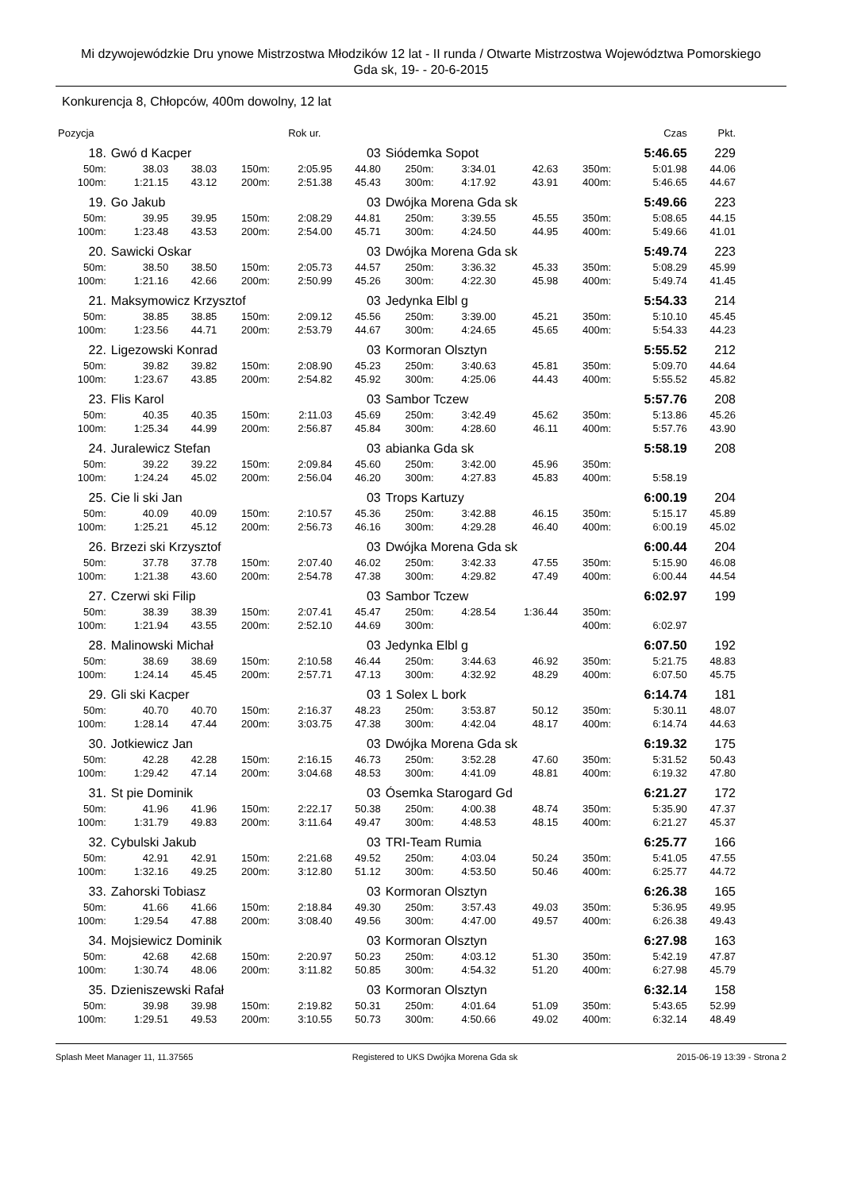Mi dzywojewódzkie Dru ynowe Mistrzostwa Młodzików 12 lat - II runda / Otwarte Mistrzostwa Województwa Pomorskiego
Gda sk, 19- - 20-6-2015
Konkurencja 8, Chłopców, 400m dowolny, 12 lat
| Pozycja | | | | Rok ur. | | | | | | Czas | Pkt. |
| 18. | Gwó d Kacper | | | | 03 | Siódemka Sopot | | | | 5:46.65 | 229 |
| 50m: | 38.03 | 38.03 | 150m: | 2:05.95 | 44.80 | 250m: | 3:34.01 | 42.63 | 350m: | 5:01.98 | 44.06 |
| 100m: | 1:21.15 | 43.12 | 200m: | 2:51.38 | 45.43 | 300m: | 4:17.92 | 43.91 | 400m: | 5:46.65 | 44.67 |
| 19. | Go Jakub | | | | 03 | Dwójka Morena Gda sk | | | | 5:49.66 | 223 |
| 50m: | 39.95 | 39.95 | 150m: | 2:08.29 | 44.81 | 250m: | 3:39.55 | 45.55 | 350m: | 5:08.65 | 44.15 |
| 100m: | 1:23.48 | 43.53 | 200m: | 2:54.00 | 45.71 | 300m: | 4:24.50 | 44.95 | 400m: | 5:49.66 | 41.01 |
| 20. | Sawicki Oskar | | | | 03 | Dwójka Morena Gda sk | | | | 5:49.74 | 223 |
| 50m: | 38.50 | 38.50 | 150m: | 2:05.73 | 44.57 | 250m: | 3:36.32 | 45.33 | 350m: | 5:08.29 | 45.99 |
| 100m: | 1:21.16 | 42.66 | 200m: | 2:50.99 | 45.26 | 300m: | 4:22.30 | 45.98 | 400m: | 5:49.74 | 41.45 |
| 21. | Maksymowicz Krzysztof | | | | 03 | Jedynka Elbl g | | | | 5:54.33 | 214 |
| 50m: | 38.85 | 38.85 | 150m: | 2:09.12 | 45.56 | 250m: | 3:39.00 | 45.21 | 350m: | 5:10.10 | 45.45 |
| 100m: | 1:23.56 | 44.71 | 200m: | 2:53.79 | 44.67 | 300m: | 4:24.65 | 45.65 | 400m: | 5:54.33 | 44.23 |
| 22. | Ligezowski Konrad | | | | 03 | Kormoran Olsztyn | | | | 5:55.52 | 212 |
| 50m: | 39.82 | 39.82 | 150m: | 2:08.90 | 45.23 | 250m: | 3:40.63 | 45.81 | 350m: | 5:09.70 | 44.64 |
| 100m: | 1:23.67 | 43.85 | 200m: | 2:54.82 | 45.92 | 300m: | 4:25.06 | 44.43 | 400m: | 5:55.52 | 45.82 |
| 23. | Flis Karol | | | | 03 | Sambor Tczew | | | | 5:57.76 | 208 |
| 50m: | 40.35 | 40.35 | 150m: | 2:11.03 | 45.69 | 250m: | 3:42.49 | 45.62 | 350m: | 5:13.86 | 45.26 |
| 100m: | 1:25.34 | 44.99 | 200m: | 2:56.87 | 45.84 | 300m: | 4:28.60 | 46.11 | 400m: | 5:57.76 | 43.90 |
| 24. | Juralewicz Stefan | | | | 03 | abianka Gda sk | | | | 5:58.19 | 208 |
| 50m: | 39.22 | 39.22 | 150m: | 2:09.84 | 45.60 | 250m: | 3:42.00 | 45.96 | 350m: | | |
| 100m: | 1:24.24 | 45.02 | 200m: | 2:56.04 | 46.20 | 300m: | 4:27.83 | 45.83 | 400m: | 5:58.19 | |
| 25. | Cie li ski Jan | | | | 03 | Trops Kartuzy | | | | 6:00.19 | 204 |
| 50m: | 40.09 | 40.09 | 150m: | 2:10.57 | 45.36 | 250m: | 3:42.88 | 46.15 | 350m: | 5:15.17 | 45.89 |
| 100m: | 1:25.21 | 45.12 | 200m: | 2:56.73 | 46.16 | 300m: | 4:29.28 | 46.40 | 400m: | 6:00.19 | 45.02 |
| 26. | Brzezi ski Krzysztof | | | | 03 | Dwójka Morena Gda sk | | | | 6:00.44 | 204 |
| 50m: | 37.78 | 37.78 | 150m: | 2:07.40 | 46.02 | 250m: | 3:42.33 | 47.55 | 350m: | 5:15.90 | 46.08 |
| 100m: | 1:21.38 | 43.60 | 200m: | 2:54.78 | 47.38 | 300m: | 4:29.82 | 47.49 | 400m: | 6:00.44 | 44.54 |
| 27. | Czerwi ski Filip | | | | 03 | Sambor Tczew | | | | 6:02.97 | 199 |
| 50m: | 38.39 | 38.39 | 150m: | 2:07.41 | 45.47 | 250m: | 4:28.54 | 1:36.44 | 350m: | | |
| 100m: | 1:21.94 | 43.55 | 200m: | 2:52.10 | 44.69 | 300m: | | | 400m: | 6:02.97 | |
| 28. | Malinowski Michał | | | | 03 | Jedynka Elbl g | | | | 6:07.50 | 192 |
| 50m: | 38.69 | 38.69 | 150m: | 2:10.58 | 46.44 | 250m: | 3:44.63 | 46.92 | 350m: | 5:21.75 | 48.83 |
| 100m: | 1:24.14 | 45.45 | 200m: | 2:57.71 | 47.13 | 300m: | 4:32.92 | 48.29 | 400m: | 6:07.50 | 45.75 |
| 29. | Gli ski Kacper | | | | 03 | 1 Solex L bork | | | | 6:14.74 | 181 |
| 50m: | 40.70 | 40.70 | 150m: | 2:16.37 | 48.23 | 250m: | 3:53.87 | 50.12 | 350m: | 5:30.11 | 48.07 |
| 100m: | 1:28.14 | 47.44 | 200m: | 3:03.75 | 47.38 | 300m: | 4:42.04 | 48.17 | 400m: | 6:14.74 | 44.63 |
| 30. | Jotkiewicz Jan | | | | 03 | Dwójka Morena Gda sk | | | | 6:19.32 | 175 |
| 50m: | 42.28 | 42.28 | 150m: | 2:16.15 | 46.73 | 250m: | 3:52.28 | 47.60 | 350m: | 5:31.52 | 50.43 |
| 100m: | 1:29.42 | 47.14 | 200m: | 3:04.68 | 48.53 | 300m: | 4:41.09 | 48.81 | 400m: | 6:19.32 | 47.80 |
| 31. | St pie Dominik | | | | 03 | Ósemka Starogard Gd | | | | 6:21.27 | 172 |
| 50m: | 41.96 | 41.96 | 150m: | 2:22.17 | 50.38 | 250m: | 4:00.38 | 48.74 | 350m: | 5:35.90 | 47.37 |
| 100m: | 1:31.79 | 49.83 | 200m: | 3:11.64 | 49.47 | 300m: | 4:48.53 | 48.15 | 400m: | 6:21.27 | 45.37 |
| 32. | Cybulski Jakub | | | | 03 | TRI-Team Rumia | | | | 6:25.77 | 166 |
| 50m: | 42.91 | 42.91 | 150m: | 2:21.68 | 49.52 | 250m: | 4:03.04 | 50.24 | 350m: | 5:41.05 | 47.55 |
| 100m: | 1:32.16 | 49.25 | 200m: | 3:12.80 | 51.12 | 300m: | 4:53.50 | 50.46 | 400m: | 6:25.77 | 44.72 |
| 33. | Zahorski Tobiasz | | | | 03 | Kormoran Olsztyn | | | | 6:26.38 | 165 |
| 50m: | 41.66 | 41.66 | 150m: | 2:18.84 | 49.30 | 250m: | 3:57.43 | 49.03 | 350m: | 5:36.95 | 49.95 |
| 100m: | 1:29.54 | 47.88 | 200m: | 3:08.40 | 49.56 | 300m: | 4:47.00 | 49.57 | 400m: | 6:26.38 | 49.43 |
| 34. | Mojsiewicz Dominik | | | | 03 | Kormoran Olsztyn | | | | 6:27.98 | 163 |
| 50m: | 42.68 | 42.68 | 150m: | 2:20.97 | 50.23 | 250m: | 4:03.12 | 51.30 | 350m: | 5:42.19 | 47.87 |
| 100m: | 1:30.74 | 48.06 | 200m: | 3:11.82 | 50.85 | 300m: | 4:54.32 | 51.20 | 400m: | 6:27.98 | 45.79 |
| 35. | Dzieniszewski Rafał | | | | 03 | Kormoran Olsztyn | | | | 6:32.14 | 158 |
| 50m: | 39.98 | 39.98 | 150m: | 2:19.82 | 50.31 | 250m: | 4:01.64 | 51.09 | 350m: | 5:43.65 | 52.99 |
| 100m: | 1:29.51 | 49.53 | 200m: | 3:10.55 | 50.73 | 300m: | 4:50.66 | 49.02 | 400m: | 6:32.14 | 48.49 |
Splash Meet Manager 11, 11.37565 Registered to UKS Dwójka Morena Gda sk 2015-06-19 13:39 - Strona 2